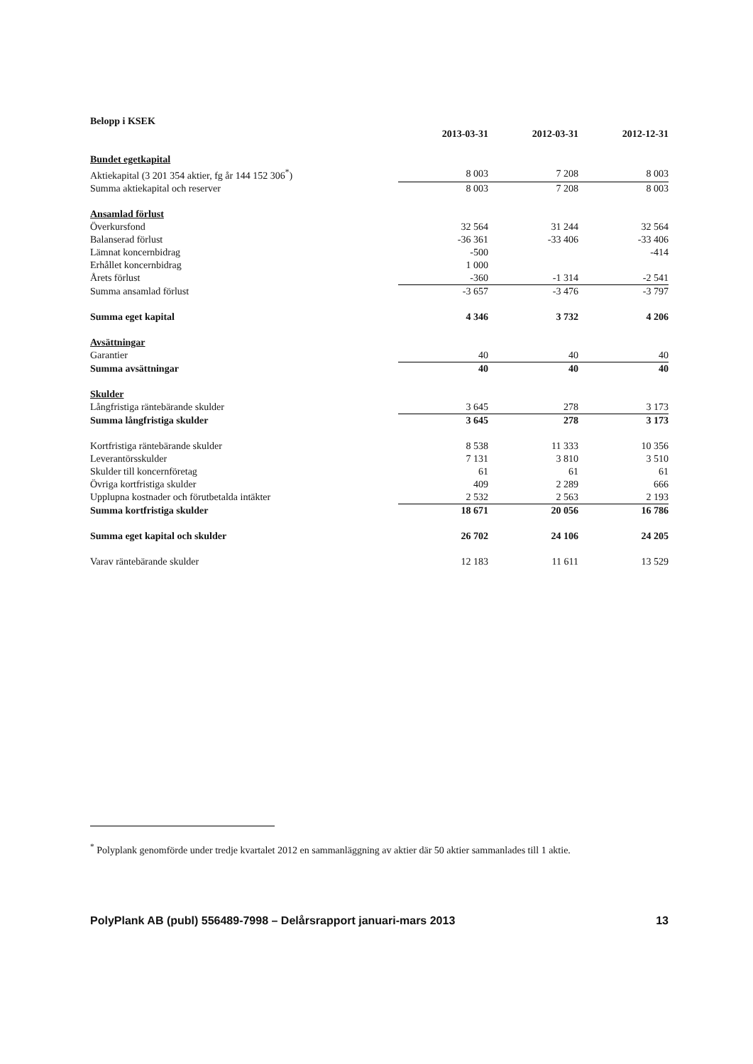| Belopp i KSEK | | | |
| | 2013-03-31 | 2012-03-31 | 2012-12-31 |
| Bundet egetkapital | | | |
| Aktiekapital (3 201 354 aktier, fg år 144 152 306<sup>*</sup>) | 8 003 | 7 208 | 8 003 |
| Summa aktiekapital och reserver | 8 003 | 7 208 | 8 003 |
| Ansamlad förlust | | | |
| Överkursfond | 32 564 | 31 244 | 32 564 |
| Balanserad förlust | -36 361 | -33 406 | -33 406 |
| Lämnat koncernbidrag | -500 | | -414 |
| Erhållet koncernbidrag | 1 000 | | |
| Årets förlust | -360 | -1 314 | -2 541 |
| Summa ansamlad förlust | -3 657 | -3 476 | -3 797 |
| Summa eget kapital | 4 346 | 3 732 | 4 206 |
| Avsättningar | | | |
| Garantier | 40 | 40 | 40 |
| Summa avsättningar | 40 | 40 | 40 |
| Skulder | | | |
| Långfristiga räntebärande skulder | 3 645 | 278 | 3 173 |
| Summa långfristiga skulder | 3 645 | 278 | 3 173 |
| Kortfristiga räntebärande skulder | 8 538 | 11 333 | 10 356 |
| Leverantörsskulder | 7 131 | 3 810 | 3 510 |
| Skulder till koncernföretag | 61 | 61 | 61 |
| Övriga kortfristiga skulder | 409 | 2 289 | 666 |
| Upplupna kostnader och förutbetalda intäkter | 2 532 | 2 563 | 2 193 |
| Summa kortfristiga skulder | 18 671 | 20 056 | 16 786 |
| Summa eget kapital och skulder | 26 702 | 24 106 | 24 205 |
| Varav räntebärande skulder | 12 183 | 11 611 | 13 529 |
<sup>*</sup> Polyplank genomförde under tredje kvartalet 2012 en sammanläggning av aktier där 50 aktier sammanlades till 1 aktie.
PolyPlank AB (publ) 556489-7998 – Delårsrapport januari-mars 2013 13